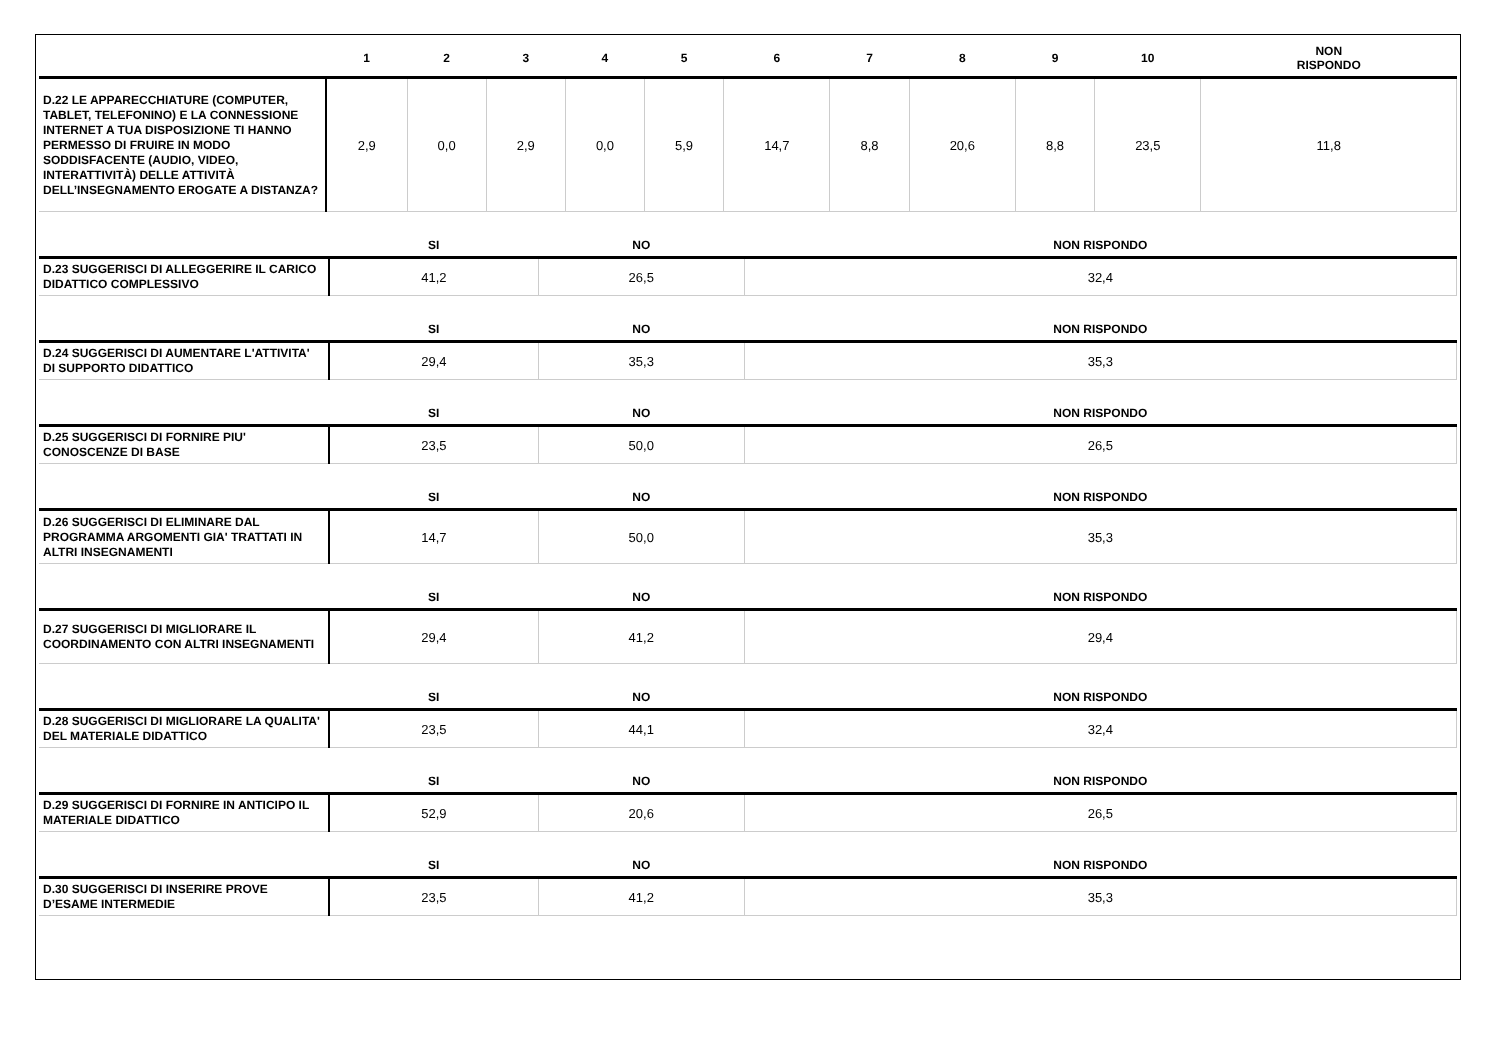| | 1 | 2 | 3 | 4 | 5 | 6 | 7 | 8 | 9 | 10 | NON RISPONDO |
| --- | --- | --- | --- | --- | --- | --- | --- | --- | --- | --- | --- |
| D.22 LE APPARECCHIATURE (COMPUTER, TABLET, TELEFONINO) E LA CONNESSIONE INTERNET A TUA DISPOSIZIONE TI HANNO PERMESSO DI FRUIRE IN MODO SODDISFACENTE (AUDIO, VIDEO, INTERATTIVITÀ) DELLE ATTIVITÀ DELL’INSEGNAMENTO EROGATE A DISTANZA? | 2,9 | 0,0 | 2,9 | 0,0 | 5,9 | 14,7 | 8,8 | 20,6 | 8,8 | 23,5 | 11,8 |
| | SI | NO | NON RISPONDO |
| --- | --- | --- | --- |
| D.23 SUGGERISCI DI ALLEGGERIRE IL CARICO DIDATTICO COMPLESSIVO | 41,2 | 26,5 | 32,4 |
| | SI | NO | NON RISPONDO |
| D.24 SUGGERISCI DI AUMENTARE L'ATTIVITA' DI SUPPORTO DIDATTICO | 29,4 | 35,3 | 35,3 |
| | SI | NO | NON RISPONDO |
| D.25 SUGGERISCI DI FORNIRE PIU' CONOSCENZE DI BASE | 23,5 | 50,0 | 26,5 |
| | SI | NO | NON RISPONDO |
| D.26 SUGGERISCI DI ELIMINARE DAL PROGRAMMA ARGOMENTI GIA' TRATTATI IN ALTRI INSEGNAMENTI | 14,7 | 50,0 | 35,3 |
| | SI | NO | NON RISPONDO |
| D.27 SUGGERISCI DI MIGLIORARE IL COORDINAMENTO CON ALTRI INSEGNAMENTI | 29,4 | 41,2 | 29,4 |
| | SI | NO | NON RISPONDO |
| D.28 SUGGERISCI DI MIGLIORARE LA QUALITA' DEL MATERIALE DIDATTICO | 23,5 | 44,1 | 32,4 |
| | SI | NO | NON RISPONDO |
| D.29 SUGGERISCI DI FORNIRE IN ANTICIPO IL MATERIALE DIDATTICO | 52,9 | 20,6 | 26,5 |
| | SI | NO | NON RISPONDO |
| D.30 SUGGERISCI DI INSERIRE PROVE D’ESAME INTERMEDIE | 23,5 | 41,2 | 35,3 |